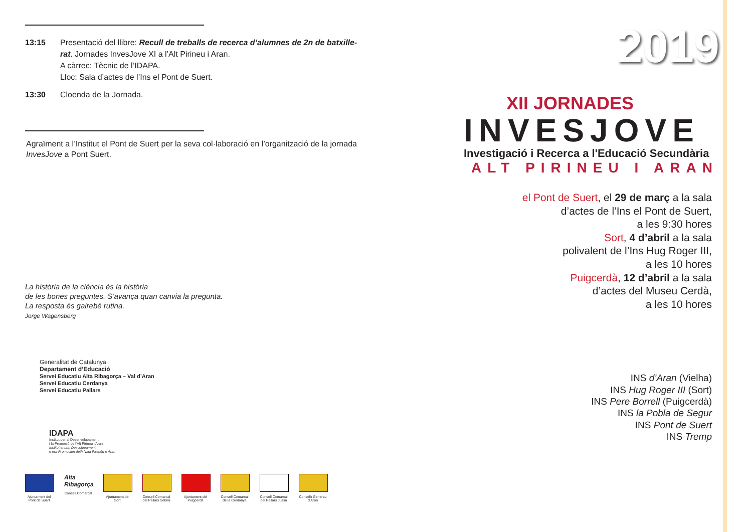13:15 Presentació del llibre: Recull de treballs de recerca d’alumnes de 2n de batxille-rat. Jornades InvesJove XI a l’Alt Pirineu i Aran.
A càrrec: Tècnic de l’IDAPA.
Lloc: Sala d’actes de l’Ins el Pont de Suert.
13:30 Cloenda de la Jornada.
Agraïment a l’Institut el Pont de Suert per la seva col·laboració en l’organització de la jornada InvesJove a Pont Suert.
La història de la ciència és la història
de les bones preguntes. S’avança quan canvia la pregunta.
La resposta és gairebé rutina.
Jorge Wagensberg
Generalitat de Catalunya
Departament d’Educació
Servei Educatiu Alta Ribagorça – Val d’Aran
Servei Educatiu Cerdanya
Servei Educatiu Pallars
IDAPA
Institut per al Desenvolupament
i la Promoció de l’Alt Pirineu i Aran
Institut entath Desvolopament
e era Promocion deth Naut Pirenèu e Aran
Ajuntament del Pont de Suert
Alta Ribagorça
Consell Comarcal
Ajuntament de Sort
Consell Comarcal del Pallars Sobirà
Ajuntament del Puigcerdà
Consell Comarcal de la Cerdanya
Consell Comarcal del Pallars Jussà
Conselh Generau d’Aran
2019
XII JORNADES
INVESJOVE
Investigació i Recerca a l'Educació Secundària
ALT PIRINEU I ARAN
el Pont de Suert, el 29 de març a la sala
d’actes de l’Ins el Pont de Suert,
a les 9:30 hores
Sort, 4 d’abril a la sala
polivalent de l’Ins Hug Roger III,
a les 10 hores
Puigcerdà, 12 d’abril a la sala
d’actes del Museu Cerdà,
a les 10 hores
INS d’Aran (Vielha)
INS Hug Roger III (Sort)
INS Pere Borrell (Puigcerdà)
INS la Pobla de Segur
INS Pont de Suert
INS Tremp